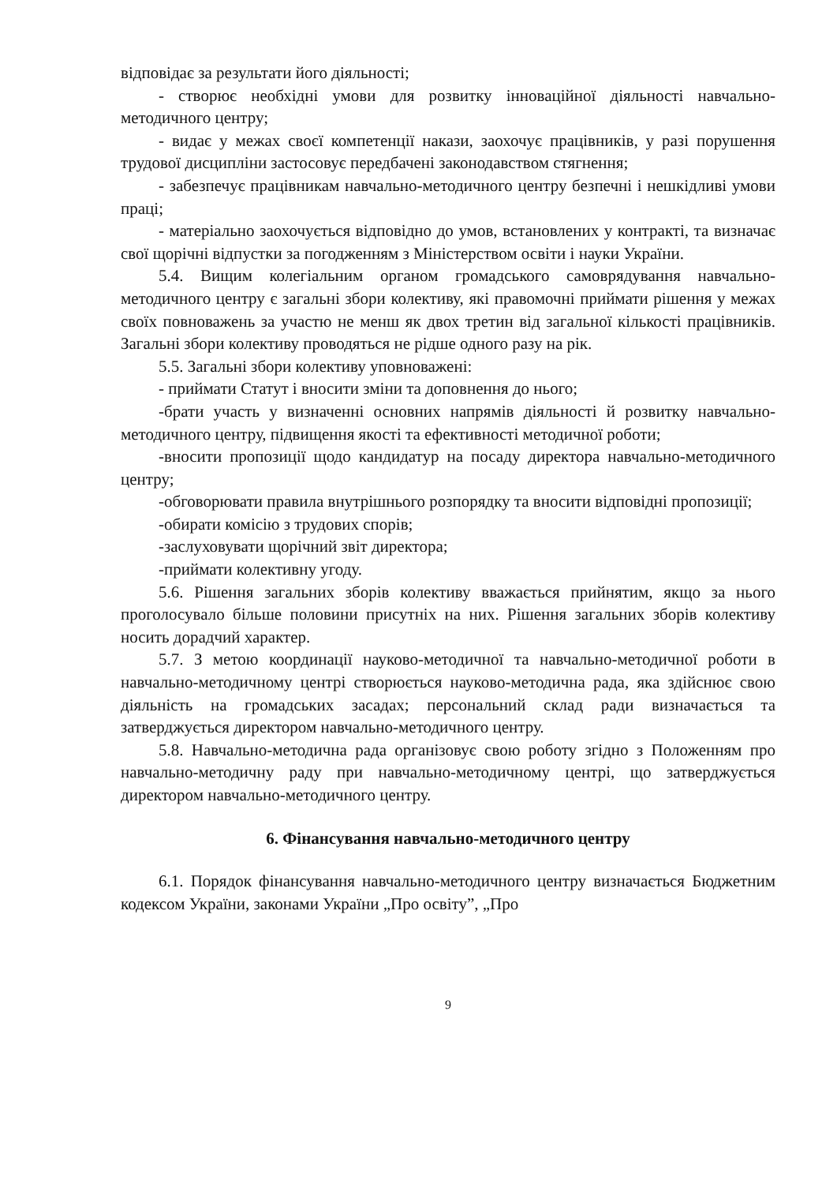відповідає за результати його діяльності;
- створює необхідні умови для розвитку інноваційної діяльності навчально-методичного центру;
- видає у межах своєї компетенції накази, заохочує працівників, у разі порушення трудової дисципліни застосовує передбачені законодавством стягнення;
- забезпечує працівникам навчально-методичного центру безпечні і нешкідливі умови праці;
- матеріально заохочується відповідно до умов, встановлених у контракті, та визначає свої щорічні відпустки за погодженням з Міністерством освіти і науки України.
5.4. Вищим колегіальним органом громадського самоврядування навчально-методичного центру є загальні збори колективу, які правомочні приймати рішення у межах своїх повноважень за участю не менш як двох третин від загальної кількості працівників. Загальні збори колективу проводяться не рідше одного разу на рік.
5.5. Загальні збори колективу уповноважені:
- приймати Статут і вносити зміни та доповнення до нього;
-брати участь у визначенні основних напрямів діяльності й розвитку навчально-методичного центру, підвищення якості та ефективності методичної роботи;
-вносити пропозиції щодо кандидатур на посаду директора навчально-методичного центру;
-обговорювати правила внутрішнього розпорядку та вносити відповідні пропозиції;
-обирати комісію з трудових спорів;
-заслуховувати щорічний звіт директора;
-приймати колективну угоду.
5.6. Рішення загальних зборів колективу вважається прийнятим, якщо за нього проголосувало більше половини присутніх на них. Рішення загальних зборів колективу носить дорадчий характер.
5.7. З метою координації науково-методичної та навчально-методичної роботи в навчально-методичному центрі створюється науково-методична рада, яка здійснює свою діяльність на громадських засадах; персональний склад ради визначається та затверджується директором навчально-методичного центру.
5.8. Навчально-методична рада організовує свою роботу згідно з Положенням про навчально-методичну раду при навчально-методичному центрі, що затверджується директором навчально-методичного центру.
6. Фінансування навчально-методичного центру
6.1. Порядок фінансування навчально-методичного центру визначається Бюджетним кодексом України, законами України „Про освіту”, „Про
9